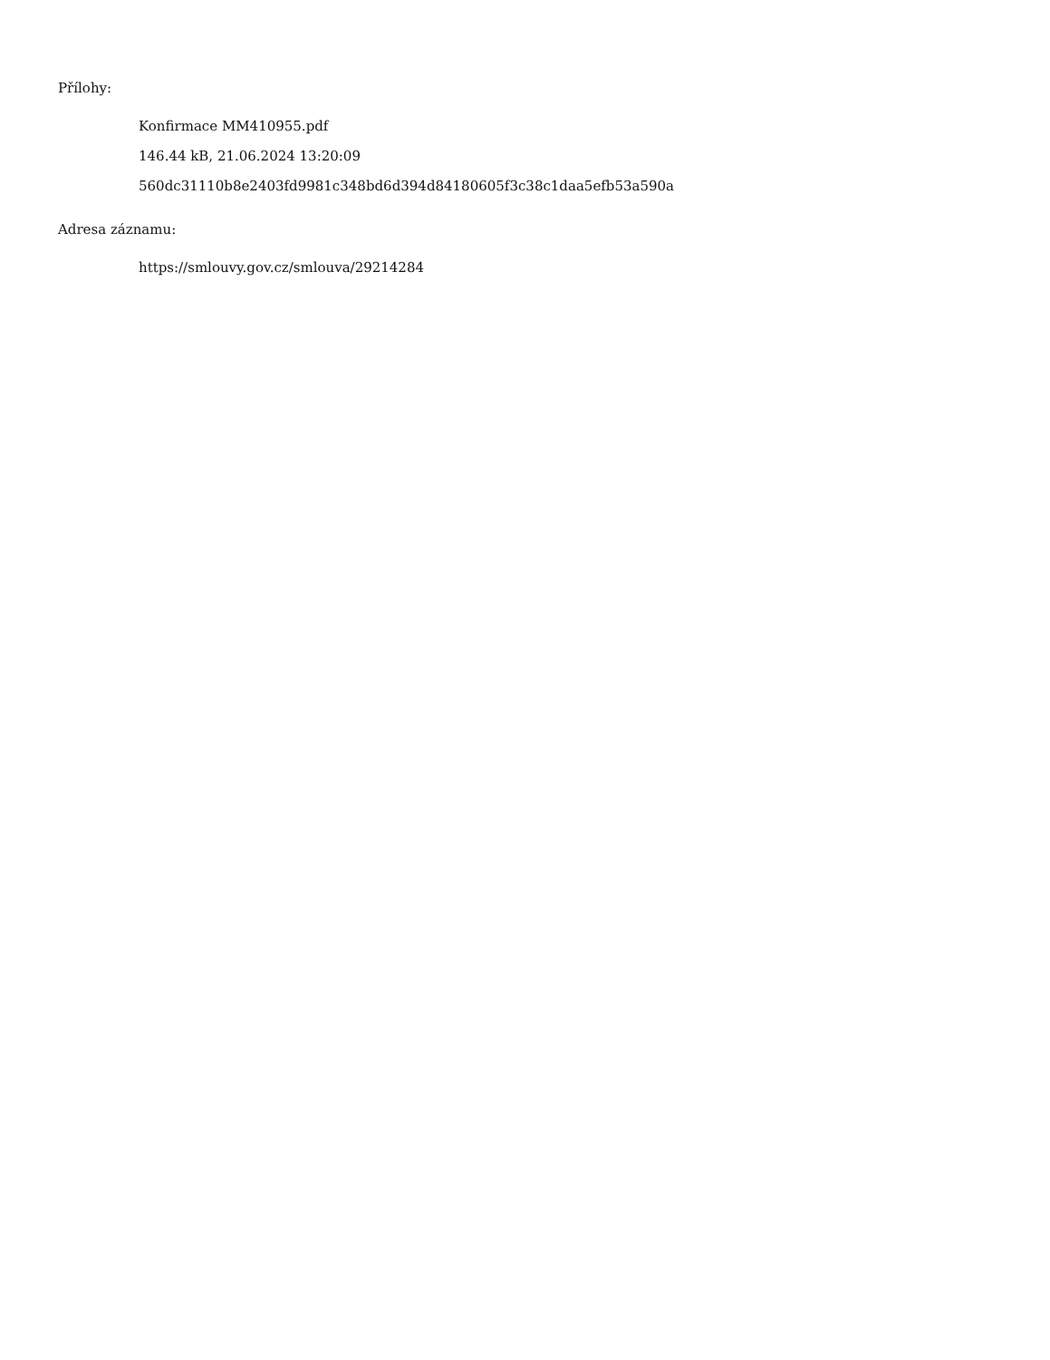Přílohy:
Konfirmace MM410955.pdf
146.44 kB, 21.06.2024 13:20:09
560dc31110b8e2403fd9981c348bd6d394d84180605f3c38c1daa5efb53a590a
Adresa záznamu:
https://smlouvy.gov.cz/smlouva/29214284